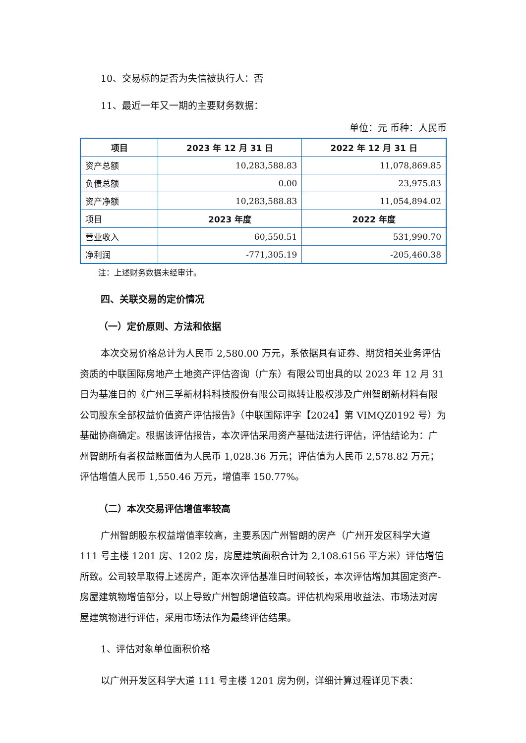10、交易标的是否为失信被执行人：否
11、最近一年又一期的主要财务数据：
单位：元 币种：人民币
| 项目 | 2023 年 12 月 31 日 | 2022 年 12 月 31 日 |
| --- | --- | --- |
| 资产总额 | 10,283,588.83 | 11,078,869.85 |
| 负债总额 | 0.00 | 23,975.83 |
| 资产净额 | 10,283,588.83 | 11,054,894.02 |
| 项目 | 2023 年度 | 2022 年度 |
| 营业收入 | 60,550.51 | 531,990.70 |
| 净利润 | -771,305.19 | -205,460.38 |
注：上述财务数据未经审计。
四、关联交易的定价情况
（一）定价原则、方法和依据
本次交易价格总计为人民币 2,580.00 万元，系依据具有证券、期货相关业务评估资质的中联国际房地产土地资产评估咨询（广东）有限公司出具的以 2023 年 12 月 31 日为基准日的《广州三孚新材料科技股份有限公司拟转让股权涉及广州智朗新材料有限公司股东全部权益价值资产评估报告》（中联国际评字【2024】第 VIMQZ0192 号）为基础协商确定。根据该评估报告，本次评估采用资产基础法进行评估，评估结论为：广州智朗所有者权益账面值为人民币 1,028.36 万元；评估值为人民币 2,578.82 万元；评估增值人民币 1,550.46 万元，增值率 150.77%。
（二）本次交易评估增值率较高
广州智朗股东权益增值率较高，主要系因广州智朗的房产（广州开发区科学大道 111 号主楼 1201 房、1202 房，房屋建筑面积合计为 2,108.6156 平方米）评估增值所致。公司较早取得上述房产，距本次评估基准日时间较长，本次评估增加其固定资产-房屋建筑物增值部分，以上导致广州智朗增值较高。评估机构采用收益法、市场法对房屋建筑物进行评估，采用市场法作为最终评估结果。
1、评估对象单位面积价格
以广州开发区科学大道 111 号主楼 1201 房为例，详细计算过程详见下表：